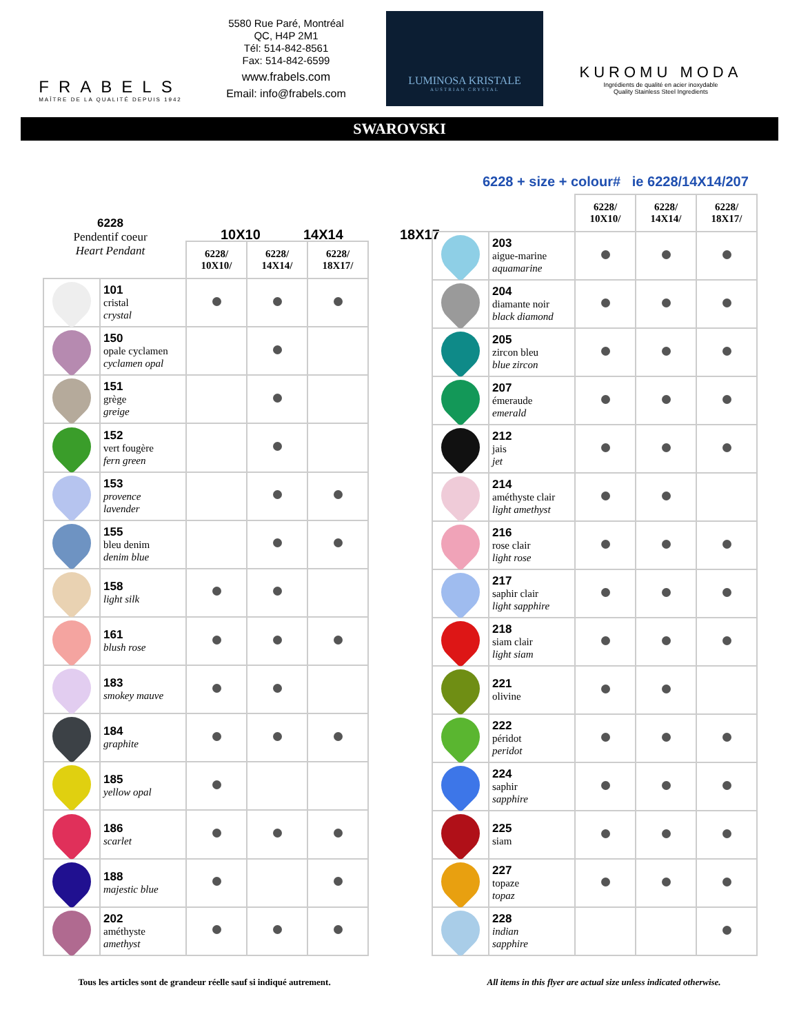FRABELS
MAÎTRE DE LA QUALITÉ DEPUIS 1942
5580 Rue Paré, Montréal
QC, H4P 2M1
Tél: 514-842-8561
Fax: 514-842-6599
www.frabels.com
Email: info@frabels.com
LUMINOSA KRISTALE
AUSTRIAN CRYSTAL
KUROMU MODA
Ingrédients de qualité en acier inoxydable
Quality Stainless Steel Ingredients
SWAROVSKI
6228
Pendentif coeur
Heart Pendant
10X10 14X14 18X17
6228 + size + colour# ie 6228/14X14/207
| | | 6228/ 10X10/ | 6228/ 14X14/ | 6228/ 18X17/ |
| --- | --- | --- | --- | --- |
| | 101 cristal crystal | | | |
| | 150 opale cyclamen cyclamen opal | | | |
| | 151 grège greige | | | |
| | 152 vert fougère fern green | | | |
| | 153 provence lavender | | | |
| | 155 bleu denim denim blue | | | |
| | 158 light silk | | | |
| | 161 blush rose | | | |
| | 183 smokey mauve | | | |
| | 184 graphite | | | |
| | 185 yellow opal | | | |
| | 186 scarlet | | | |
| | 188 majestic blue | | | |
| | 202 améthyste amethyst | | | |
| | | 6228/ 10X10/ | 6228/ 14X14/ | 6228/ 18X17/ |
| --- | --- | --- | --- | --- |
| | 203 aigue-marine aquamarine | | | |
| | 204 diamante noir black diamond | | | |
| | 205 zircon bleu blue zircon | | | |
| | 207 émeraude emerald | | | |
| | 212 jais jet | | | |
| | 214 améthyste clair light amethyst | | | |
| | 216 rose clair light rose | | | |
| | 217 saphir clair light sapphire | | | |
| | 218 siam clair light siam | | | |
| | 221 olivine | | | |
| | 222 péridot peridot | | | |
| | 224 saphir sapphire | | | |
| | 225 siam | | | |
| | 227 topaze topaz | | | |
| | 228 indian sapphire | | | |
Tous les articles sont de grandeur réelle sauf si indiqué autrement. All items in this flyer are actual size unless indicated otherwise.